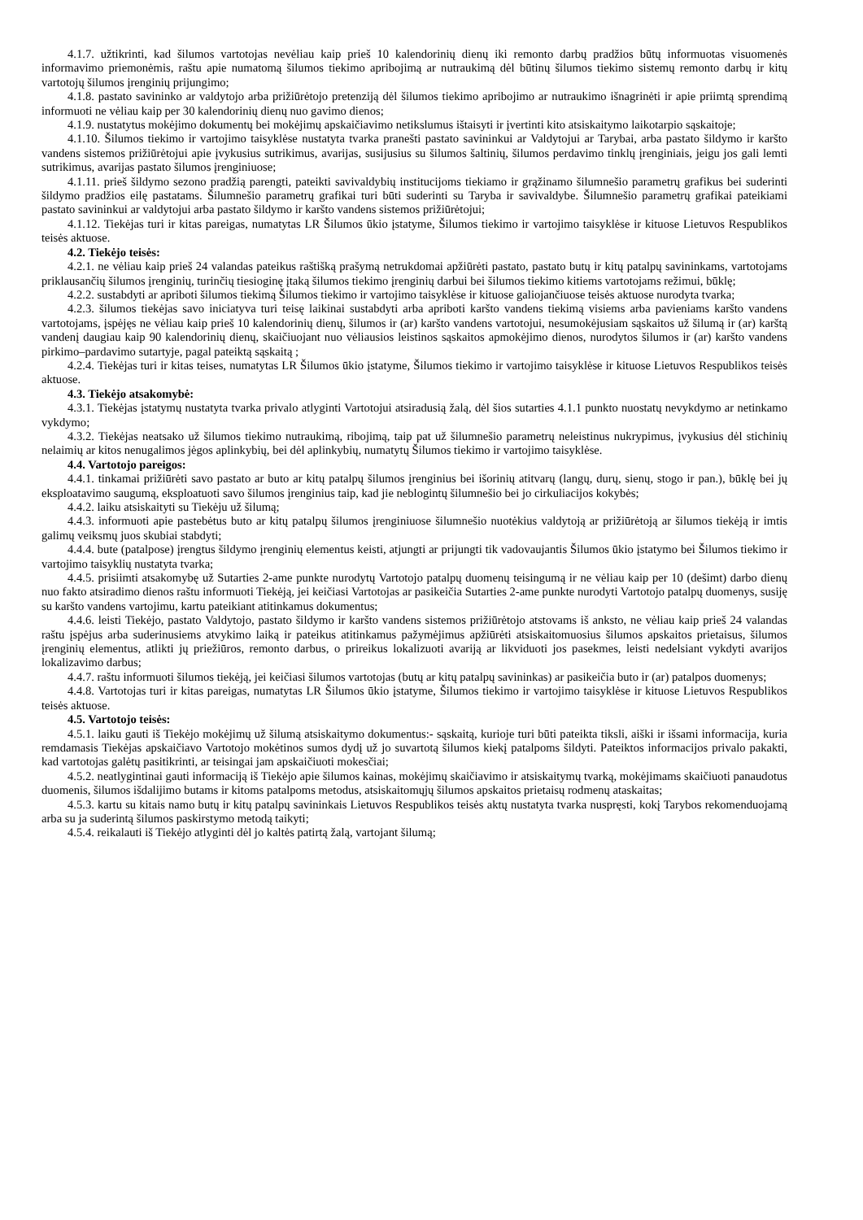4.1.7. užtikrinti, kad šilumos vartotojas nevėliau kaip prieš 10 kalendorinių dienų iki remonto darbų pradžios būtų informuotas visuomenės informavimo priemonėmis, raštu apie numatomą šilumos tiekimo apribojimą ar nutraukimą dėl būtinų šilumos tiekimo sistemų remonto darbų ir kitų vartotojų šilumos įrenginių prijungimo;
4.1.8. pastato savininko ar valdytojo arba prižiūrėtojo pretenziją dėl šilumos tiekimo apribojimo ar nutraukimo išnagrinėti ir apie priimtą sprendimą informuoti ne vėliau kaip per 30 kalendorinių dienų nuo gavimo dienos;
4.1.9. nustatytus mokėjimo dokumentų bei mokėjimų apskaičiavimo netikslumus ištaisyti ir įvertinti kito atsiskaitymo laikotarpio sąskaitoje;
4.1.10. Šilumos tiekimo ir vartojimo taisyklėse nustatyta tvarka pranešti pastato savininkui ar Valdytojui ar Tarybai, arba pastato šildymo ir karšto vandens sistemos prižiūrėtojui apie įvykusius sutrikimus, avarijas, susijusius su šilumos šaltinių, šilumos perdavimo tinklų įrenginiais, jeigu jos gali lemti sutrikimus, avarijas pastato šilumos įrenginiuose;
4.1.11. prieš šildymo sezono pradžią parengti, pateikti savivaldybių institucijoms tiekiamo ir grąžinamo šilumnešio parametrų grafikus bei suderinti šildymo pradžios eilę pastatams. Šilumnešio parametrų grafikai turi būti suderinti su Taryba ir savivaldybe. Šilumnešio parametrų grafikai pateikiami pastato savininkui ar valdytojui arba pastato šildymo ir karšto vandens sistemos prižiūrėtojui;
4.1.12. Tiekėjas turi ir kitas pareigas, numatytas LR Šilumos ūkio įstatyme, Šilumos tiekimo ir vartojimo taisyklėse ir kituose Lietuvos Respublikos teisės aktuose.
4.2. Tiekėjo teisės:
4.2.1. ne vėliau kaip prieš 24 valandas pateikus raštišką prašymą netrukdomai apžiūrėti pastato, pastato butų ir kitų patalpų savininkams, vartotojams priklausančių šilumos įrenginių, turinčių tiesioginę įtaką šilumos tiekimo įrenginių darbui bei šilumos tiekimo kitiems vartotojams režimui, būklę;
4.2.2. sustabdyti ar apriboti šilumos tiekimą Šilumos tiekimo ir vartojimo taisyklėse ir kituose galiojančiuose teisės aktuose nurodyta tvarka;
4.2.3. šilumos tiekėjas savo iniciatyva turi teisę laikinai sustabdyti arba apriboti karšto vandens tiekimą visiems arba pavieniams karšto vandens vartotojams, įspėjęs ne vėliau kaip prieš 10 kalendorinių dienų, šilumos ir (ar) karšto vandens vartotojui, nesumokėjusiam sąskaitos už šilumą ir (ar) karštą vandenį daugiau kaip 90 kalendorinių dienų, skaičiuojant nuo vėliausios leistinos sąskaitos apmokėjimo dienos, nurodytos šilumos ir (ar) karšto vandens pirkimo–pardavimo sutartyje, pagal pateiktą sąskaitą ;
4.2.4. Tiekėjas turi ir kitas teises, numatytas LR Šilumos ūkio įstatyme, Šilumos tiekimo ir vartojimo taisyklėse ir kituose Lietuvos Respublikos teisės aktuose.
4.3. Tiekėjo atsakomybė:
4.3.1. Tiekėjas įstatymų nustatyta tvarka privalo atlyginti Vartotojui atsiradusią žalą, dėl šios sutarties 4.1.1 punkto nuostatų nevykdymo ar netinkamo vykdymo;
4.3.2. Tiekėjas neatsako už šilumos tiekimo nutraukimą, ribojimą, taip pat už šilumnešio parametrų neleistinus nukrypimus, įvykusius dėl stichinių nelaimių ar kitos nenugalimos jėgos aplinkybių, bei dėl aplinkybių, numatytų Šilumos tiekimo ir vartojimo taisyklėse.
4.4. Vartotojo pareigos:
4.4.1. tinkamai prižiūrėti savo pastato ar buto ar kitų patalpų šilumos įrenginius bei išorinių atitvarų (langų, durų, sienų, stogo ir pan.), būklę bei jų eksploatavimo saugumą, eksploatuoti savo šilumos įrenginius taip, kad jie neblogintų šilumnešio bei jo cirkuliacijos kokybės;
4.4.2. laiku atsiskaityti su Tiekėju už šilumą;
4.4.3. informuoti apie pastebėtus buto ar kitų patalpų šilumos įrenginiuose šilumnešio nuotėkius valdytoją ar prižiūrėtoją ar šilumos tiekėją ir imtis galimų veiksmų juos skubiai stabdyti;
4.4.4. bute (patalpose) įrengtus šildymo įrenginių elementus keisti, atjungti ar prijungti tik vadovaujantis Šilumos ūkio įstatymo bei Šilumos tiekimo ir vartojimo taisyklių nustatyta tvarka;
4.4.5. prisiimti atsakomybę už Sutarties 2-ame punkte nurodytų Vartotojo patalpų duomenų teisingumą ir ne vėliau kaip per 10 (dešimt) darbo dienų nuo fakto atsiradimo dienos raštu informuoti Tiekėją, jei keičiasi Vartotojas ar pasikeičia Sutarties 2-ame punkte nurodyti Vartotojo patalpų duomenys, susiję su karšto vandens vartojimu, kartu pateikiant atitinkamus dokumentus;
4.4.6. leisti Tiekėjo, pastato Valdytojo, pastato šildymo ir karšto vandens sistemos prižiūrėtojo atstovams iš anksto, ne vėliau kaip prieš 24 valandas raštu įspėjus arba suderinusiems atvykimo laiką ir pateikus atitinkamus pažymėjimus apžiūrėti atsiskaitomuosius šilumos apskaitos prietaisus, šilumos įrenginių elementus, atlikti jų priežiūros, remonto darbus, o prireikus lokalizuoti avariją ar likviduoti jos pasekmes, leisti nedelsiant vykdyti avarijos lokalizavimo darbus;
4.4.7. raštu informuoti šilumos tiekėją, jei keičiasi šilumos vartotojas (butų ar kitų patalpų savininkas) ar pasikeičia buto ir (ar) patalpos duomenys;
4.4.8. Vartotojas turi ir kitas pareigas, numatytas LR Šilumos ūkio įstatyme, Šilumos tiekimo ir vartojimo taisyklėse ir kituose Lietuvos Respublikos teisės aktuose.
4.5. Vartotojo teisės:
4.5.1. laiku gauti iš Tiekėjo mokėjimų už šilumą atsiskaitymo dokumentus:- sąskaitą, kurioje turi būti pateikta tiksli, aiški ir išsami informacija, kuria remdamasis Tiekėjas apskaičiavo Vartotojo mokėtinos sumos dydį už jo suvartotą šilumos kiekį patalpoms šildyti. Pateiktos informacijos privalo pakakti, kad vartotojas galėtų pasitikrinti, ar teisingai jam apskaičiuoti mokesčiai;
4.5.2. neatlygintinai gauti informaciją iš Tiekėjo apie šilumos kainas, mokėjimų skaičiavimo ir atsiskaitymų tvarką, mokėjimams skaičiuoti panaudotus duomenis, šilumos išdalijimo butams ir kitoms patalpoms metodus, atsiskaitomųjų šilumos apskaitos prietaisų rodmenų ataskaitas;
4.5.3. kartu su kitais namo butų ir kitų patalpų savininkais Lietuvos Respublikos teisės aktų nustatyta tvarka nuspręsti, kokį Tarybos rekomenduojamą arba su ja suderintą šilumos paskirstymo metodą taikyti;
4.5.4. reikalauti iš Tiekėjo atlyginti dėl jo kaltės patirtą žalą, vartojant šilumą;